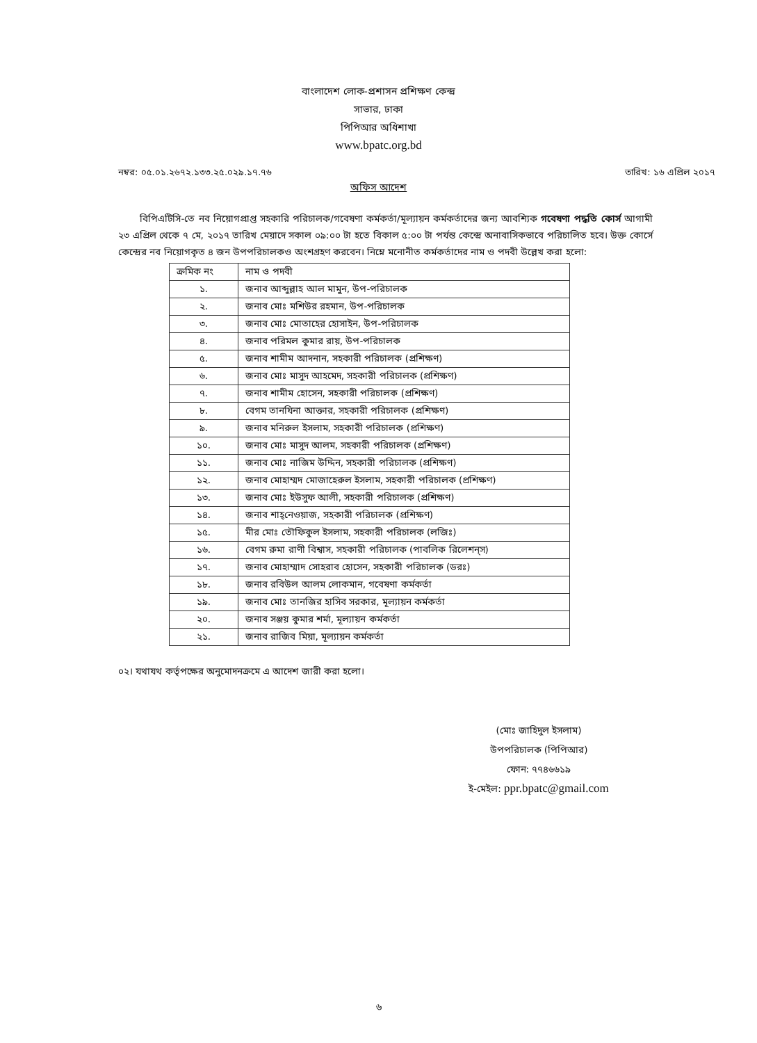বাংলাদেশ লোক-প্রশাসন প্রশিক্ষণ কেন্দ্র
সাভার, ঢাকা
পিপিআর অধিশাখা
www.bpatc.org.bd
নম্বর: ০৫.০১.২৬৭২.১৩৩.২৫.০২৯.১৭.৭৬ তারিখ: ১৬ এপ্রিল ২০১৭
অফিস আদেশ
বিপিএটিসি-তে নব নিয়োগপ্রাপ্ত সহকারি পরিচালক/গবেষণা কর্মকর্তা/মূল্যায়ন কর্মকর্তাদের জন্য আবশ্যিক গবেষণা পদ্ধতি কোর্স আগামী ২৩ এপ্রিল থেকে ৭ মে, ২০১৭ তারিখ মেয়াদে সকাল ০৯:০০ টা হতে বিকাল ৫:০০ টা পর্যন্ত কেন্দ্রে অনাবাসিকভাবে পরিচালিত হবে। উক্ত কোর্সে কেন্দ্রের নব নিয়োগকৃত ৪ জন উপপরিচালকও অংশগ্রহণ করবেন। নিম্নে মনোনীত কর্মকর্তাদের নাম ও পদবী উল্লেখ করা হলো:
| ক্রমিক নং | নাম ও পদবী |
| --- | --- |
| ১. | জনাব আব্দুল্লাহ আল মামুন, উপ-পরিচালক |
| ২. | জনাব মোঃ মশিউর রহমান, উপ-পরিচালক |
| ৩. | জনাব মোঃ মোতাহের হোসাইন, উপ-পরিচালক |
| ৪. | জনাব পরিমল কুমার রায়, উপ-পরিচালক |
| ৫. | জনাব শামীম আদনান, সহকারী পরিচালক (প্রশিক্ষণ) |
| ৬. | জনাব মোঃ মাসুদ আহমেদ, সহকারী পরিচালক (প্রশিক্ষণ) |
| ৭. | জনাব শামীম হোসেন, সহকারী পরিচালক (প্রশিক্ষণ) |
| ৮. | বেগম তানযিনা আক্তার, সহকারী পরিচালক (প্রশিক্ষণ) |
| ৯. | জনাব মনিরুল ইসলাম, সহকারী পরিচালক (প্রশিক্ষণ) |
| ১০. | জনাব মোঃ মাসুদ আলম, সহকারী পরিচালক (প্রশিক্ষণ) |
| ১১. | জনাব মোঃ নাজিম উদ্দিন, সহকারী পরিচালক (প্রশিক্ষণ) |
| ১২. | জনাব মোহাম্মদ মোজাহেরুল ইসলাম, সহকারী পরিচালক (প্রশিক্ষণ) |
| ১৩. | জনাব মোঃ ইউসুফ আলী, সহকারী পরিচালক (প্রশিক্ষণ) |
| ১৪. | জনাব শাহ্‌নেওয়াজ, সহকারী পরিচালক (প্রশিক্ষণ) |
| ১৫. | মীর মোঃ তৌফিকুল ইসলাম, সহকারী পরিচালক (লজিঃ) |
| ১৬. | বেগম রুমা রাণী বিশ্বাস, সহকারী পরিচালক (পাবলিক রিলেশন্‌স) |
| ১৭. | জনাব মোহাম্মাদ সোহরাব হোসেন, সহকারী পরিচালক (ডরঃ) |
| ১৮. | জনাব রবিউল আলম লোকমান, গবেষণা কর্মকর্তা |
| ১৯. | জনাব মোঃ তানজির হাসিব সরকার, মূল্যায়ন কর্মকর্তা |
| ২০. | জনাব সঞ্জয় কুমার শর্মা, মূল্যায়ন কর্মকর্তা |
| ২১. | জনাব রাজিব মিয়া, মূল্যায়ন কর্মকর্তা |
০২। যথাযথ কর্তৃপক্ষের অনুমোদনক্রমে এ আদেশ জারী করা হলো।
(মোঃ জাহিদুল ইসলাম)
উপপরিচালক (পিপিআর)
ফোন: ৭৭৪৬৬১৯
ই-মেইল: ppr.bpatc@gmail.com
৬